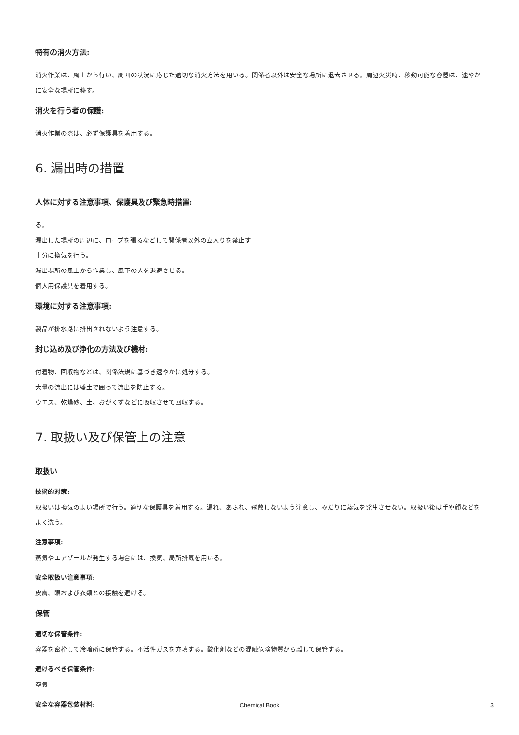特有の消火方法:
消火作業は、風上から行い、周囲の状況に応じた適切な消火方法を用いる。関係者以外は安全な場所に退去させる。周辺火災時、移動可能な容器は、速やかに安全な場所に移す。
消火を行う者の保護:
消火作業の際は、必ず保護具を着用する。
6. 漏出時の措置
人体に対する注意事項、保護具及び緊急時措置:
る。
漏出した場所の周辺に、ロープを張るなどして関係者以外の立入りを禁止す
十分に換気を行う。
漏出場所の風上から作業し、風下の人を退避させる。
個人用保護具を着用する。
環境に対する注意事項:
製品が排水路に排出されないよう注意する。
封じ込め及び浄化の方法及び機材:
付着物、回収物などは、関係法規に基づき速やかに処分する。
大量の流出には盛土で囲って流出を防止する。
ウエス、乾燥砂、土、おがくずなどに吸収させて回収する。
7. 取扱い及び保管上の注意
取扱い
技術的対策:
取扱いは換気のよい場所で行う。適切な保護具を着用する。漏れ、あふれ、飛散しないよう注意し、みだりに蒸気を発生させない。取扱い後は手や顔などをよく洗う。
注意事項:
蒸気やエアゾールが発生する場合には、換気、局所排気を用いる。
安全取扱い注意事項:
皮膚、眼および衣類との接触を避ける。
保管
適切な保管条件:
容器を密栓して冷暗所に保管する。不活性ガスを充填する。酸化剤などの混触危険物質から離して保管する。
避けるべき保管条件:
空気
安全な容器包装材料:
Chemical Book 3